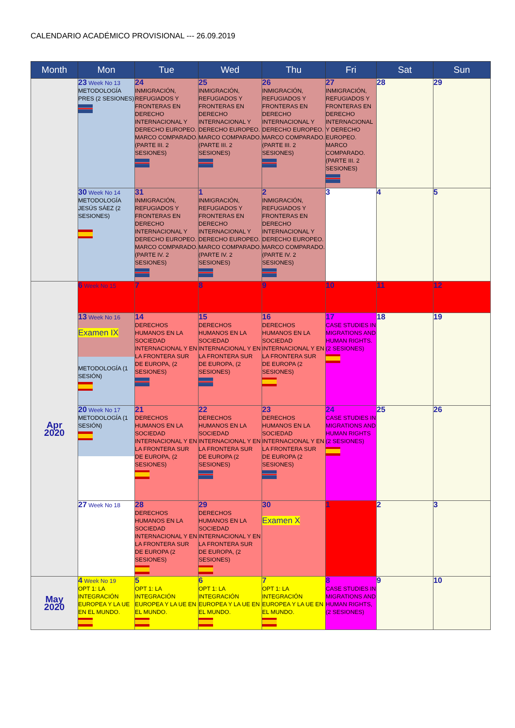CALENDARIO ACADÉMICO PROVISIONAL --- 26.09.2019
| Month | Mon | Tue | Wed | Thu | Fri | Sat | Sun |
| --- | --- | --- | --- | --- | --- | --- | --- |
| | 23 Week No 13 METODOLOGÍA PRES (2 SESIONES) | 24 INMIGRACIÓN, REFUGIADOS Y FRONTERAS EN DERECHO INTERNACIONAL Y DERECHO EUROPEO. MARCO COMPARADO. (PARTE III. 2 SESIONES) | 25 INMIGRACIÓN, REFUGIADOS Y FRONTERAS EN DERECHO INTERNACIONAL Y DERECHO EUROPEO. MARCO COMPARADO. (PARTE III. 2 SESIONES) | 26 INMIGRACIÓN, REFUGIADOS Y FRONTERAS EN DERECHO INTERNACIONAL Y DERECHO EUROPEO. MARCO COMPARADO. (PARTE III. 2 SESIONES) | 27 INMIGRACIÓN, REFUGIADOS Y FRONTERAS EN DERECHO INTERNACIONAL Y DERECHO EUROPEO. MARCO COMPARADO. (PARTE III. 2 SESIONES) | 28 | 29 |
| | 30 Week No 14 METODOLOGÍA JESÚS SÁEZ (2 SESIONES) | 31 INMIGRACIÓN, REFUGIADOS Y FRONTERAS EN DERECHO INTERNACIONAL Y DERECHO EUROPEO. MARCO COMPARADO. (PARTE IV. 2 SESIONES) | 1 INMIGRACIÓN, REFUGIADOS Y FRONTERAS EN DERECHO INTERNACIONAL Y DERECHO EUROPEO. MARCO COMPARADO. (PARTE IV. 2 SESIONES) | 2 INMIGRACIÓN, REFUGIADOS Y FRONTERAS EN DERECHO INTERNACIONAL Y DERECHO EUROPEO. MARCO COMPARADO. (PARTE IV. 2 SESIONES) | 3 | 4 | 5 |
| Apr 2020 | 6 Week No 15 | 7 | 8 | 9 | 10 | 11 | 12 |
| | 13 Week No 16 Examen IX METODOLOGÍA (1 SESIÓN) | 14 DERECHOS HUMANOS EN LA SOCIEDAD INTERNACIONAL Y EN LA FRONTERA SUR DE EUROPA, (2 SESIONES) | 15 DERECHOS HUMANOS EN LA SOCIEDAD INTERNACIONAL Y EN LA FRONTERA SUR DE EUROPA, (2 SESIONES) | 16 DERECHOS HUMANOS EN LA SOCIEDAD INTERNACIONAL Y EN LA FRONTERA SUR DE EUROPA (2 SESIONES) | 17 CASE STUDIES IN MIGRATIONS AND HUMAN RIGHTS. (2 SESIONES) | 18 | 19 |
| | 20 Week No 17 METODOLOGÍA (1 SESIÓN) | 21 DERECHOS HUMANOS EN LA SOCIEDAD INTERNACIONAL Y EN LA FRONTERA SUR DE EUROPA, (2 SESIONES) | 22 DERECHOS HUMANOS EN LA SOCIEDAD INTERNACIONAL Y EN LA FRONTERA SUR DE EUROPA (2 SESIONES) | 23 DERECHOS HUMANOS EN LA SOCIEDAD INTERNACIONAL Y EN LA FRONTERA SUR DE EUROPA (2 SESIONES) | 24 CASE STUDIES IN MIGRATIONS AND HUMAN RIGHTS (2 SESIONES) | 25 | 26 |
| | 27 Week No 18 | 28 DERECHOS HUMANOS EN LA SOCIEDAD INTERNACIONAL Y EN LA FRONTERA SUR DE EUROPA (2 SESIONES) | 29 DERECHOS HUMANOS EN LA SOCIEDAD INTERNACIONAL Y EN LA FRONTERA SUR DE EUROPA, (2 SESIONES) | 30 Examen X | 1 | 2 | 3 |
| May 2020 | 4 Week No 19 OPT 1: LA INTEGRACIÓN EUROPEA Y LA UE EN EL MUNDO. | 5 OPT 1: LA INTEGRACIÓN EUROPEA Y LA UE EN EL MUNDO. | 6 OPT 1: LA INTEGRACIÓN EUROPEA Y LA UE EN EL MUNDO. | 7 OPT 1: LA INTEGRACIÓN EUROPEA Y LA UE EN EL MUNDO. | 8 CASE STUDIES IN MIGRATIONS AND HUMAN RIGHTS, (2 SESIONES) | 9 | 10 |